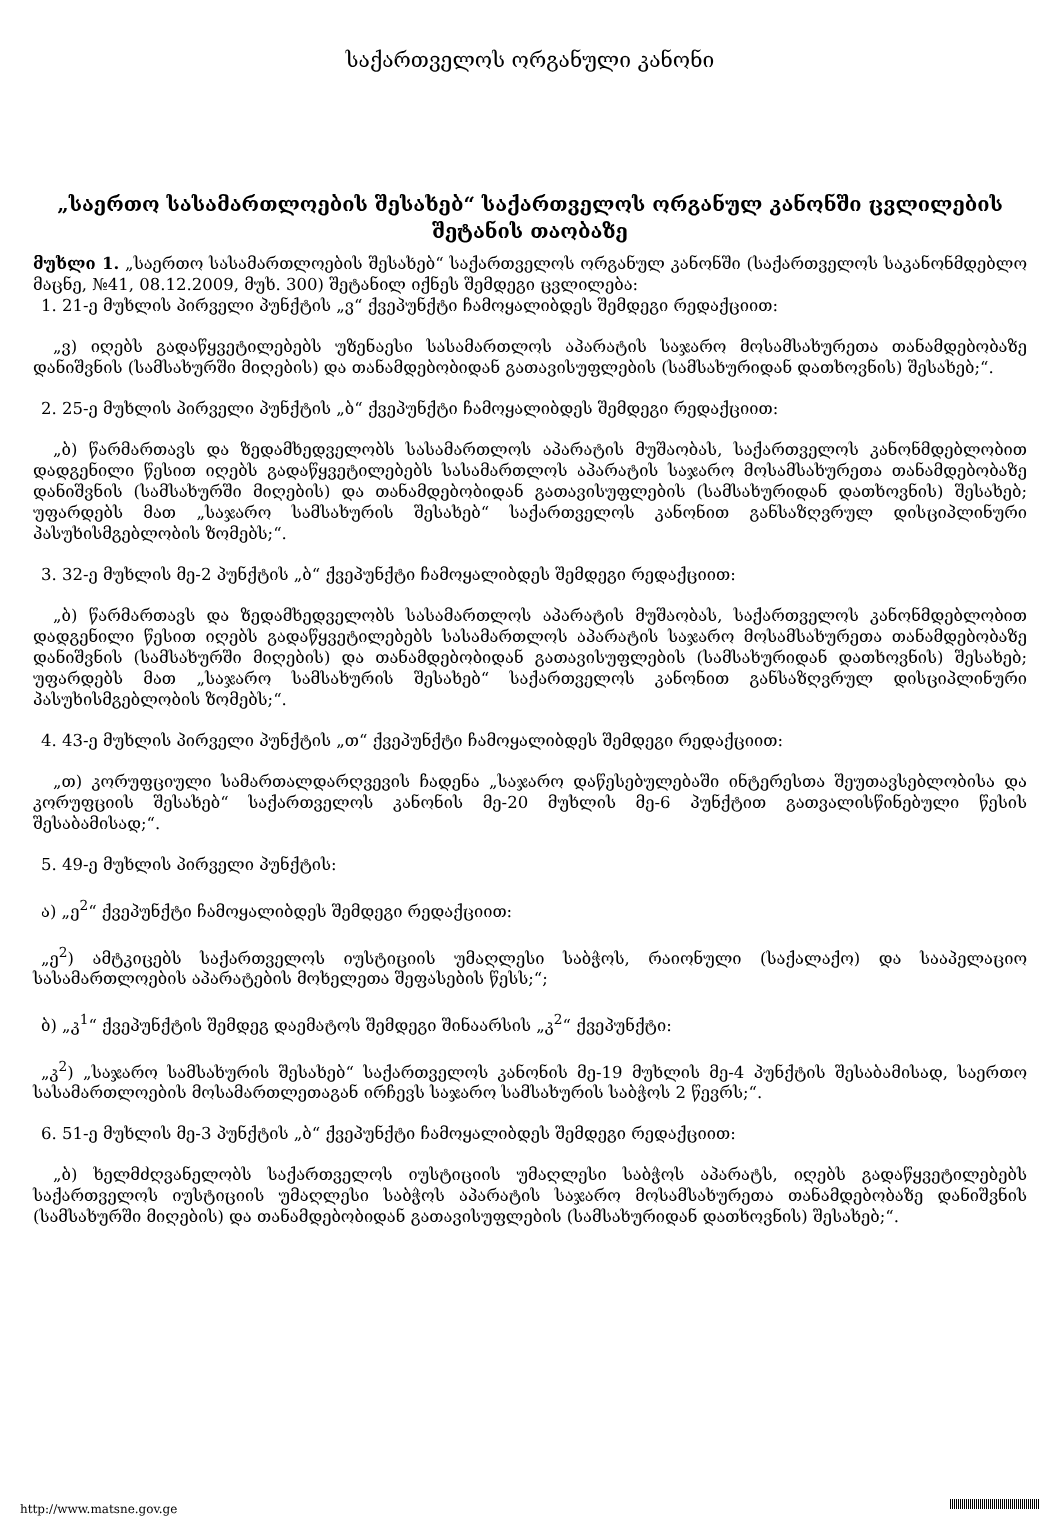საქართველოს ორგანული კანონი
„საერთო სასამართლოების შესახებ“ საქართველოს ორგანულ კანონში ცვლილების შეტანის თაობაზე
მუხლი 1. „საერთო სასამართლოების შესახებ“ საქართველოს ორგანულ კანონში (საქართველოს საკანონმდებლო მაცნე, №41, 08.12.2009, მუხ. 300) შეტანილ იქნეს შემდეგი ცვლილება:
1. 21-ე მუხლის პირველი პუნქტის „ვ“ ქვეპუნქტი ჩამოყალიბდეს შემდეგი რედაქციით:
„ვ) იღებს გადაწყვეტილებებს უზენაესი სასამართლოს აპარატის საჯარო მოსამსახურეთა თანამდებობაზე დანიშვნის (სამსახურში მიღების) და თანამდებობიდან გათავისუფლების (სამსახურიდან დათხოვნის) შესახებ;“.
2. 25-ე მუხლის პირველი პუნქტის „ბ“ ქვეპუნქტი ჩამოყალიბდეს შემდეგი რედაქციით:
„ბ) წარმართავს და ზედამხედველობს სასამართლოს აპარატის მუშაობას, საქართველოს კანონმდებლობით დადგენილი წესით იღებს გადაწყვეტილებებს სასამართლოს აპარატის საჯარო მოსამსახურეთა თანამდებობაზე დანიშვნის (სამსახურში მიღების) და თანამდებობიდან გათავისუფლების (სამსახურიდან დათხოვნის) შესახებ; უფარდებს მათ „საჯარო სამსახურის შესახებ“ საქართველოს კანონით განსაზღვრულ დისციპლინური პასუხისმგებლობის ზომებს;“.
3. 32-ე მუხლის მე-2 პუნქტის „ბ“ ქვეპუნქტი ჩამოყალიბდეს შემდეგი რედაქციით:
„ბ) წარმართავს და ზედამხედველობს სასამართლოს აპარატის მუშაობას, საქართველოს კანონმდებლობით დადგენილი წესით იღებს გადაწყვეტილებებს სასამართლოს აპარატის საჯარო მოსამსახურეთა თანამდებობაზე დანიშვნის (სამსახურში მიღების) და თანამდებობიდან გათავისუფლების (სამსახურიდან დათხოვნის) შესახებ; უფარდებს მათ „საჯარო სამსახურის შესახებ“ საქართველოს კანონით განსაზღვრულ დისციპლინური პასუხისმგებლობის ზომებს;“.
4. 43-ე მუხლის პირველი პუნქტის „თ“ ქვეპუნქტი ჩამოყალიბდეს შემდეგი რედაქციით:
„თ) კორუფციული სამართალდარღვევის ჩადენა „საჯარო დაწესებულებაში ინტერესთა შეუთავსებლობისა და კორუფციის შესახებ“ საქართველოს კანონის მე-20 მუხლის მე-6 პუნქტით გათვალისწინებული წესის შესაბამისად;“.
5. 49-ე მუხლის პირველი პუნქტის:
ა) „ე<sup>2</sup>“ ქვეპუნქტი ჩამოყალიბდეს შემდეგი რედაქციით:
„ე<sup>2</sup>) ამტკიცებს საქართველოს იუსტიციის უმაღლესი საბჭოს, რაიონული (საქალაქო) და სააპელაციო სასამართლოების აპარატების მოხელეთა შეფასების წესს;“;
ბ) „კ<sup>1</sup>“ ქვეპუნქტის შემდეგ დაემატოს შემდეგი შინაარსის „კ<sup>2</sup>“ ქვეპუნქტი:
„კ<sup>2</sup>) „საჯარო სამსახურის შესახებ“ საქართველოს კანონის მე-19 მუხლის მე-4 პუნქტის შესაბამისად, საერთო სასამართლოების მოსამართლეთაგან ირჩევს საჯარო სამსახურის საბჭოს 2 წევრს;“.
6. 51-ე მუხლის მე-3 პუნქტის „ბ“ ქვეპუნქტი ჩამოყალიბდეს შემდეგი რედაქციით:
„ბ) ხელმძღვანელობს საქართველოს იუსტიციის უმაღლესი საბჭოს აპარატს, იღებს გადაწყვეტილებებს საქართველოს იუსტიციის უმაღლესი საბჭოს აპარატის საჯარო მოსამსახურეთა თანამდებობაზე დანიშვნის (სამსახურში მიღების) და თანამდებობიდან გათავისუფლების (სამსახურიდან დათხოვნის) შესახებ;“.
http://www.matsne.gov.ge